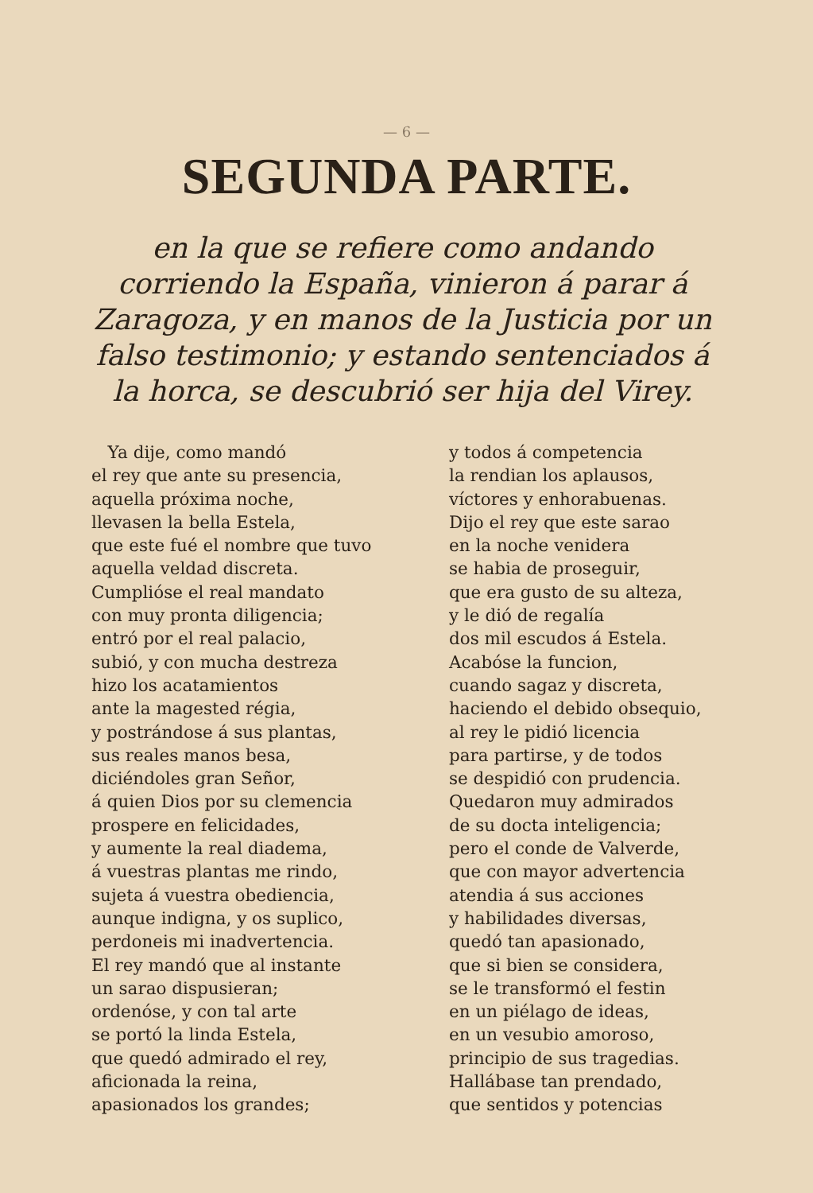— 6 —
SEGUNDA PARTE.
en la que se refiere como andando corriendo la España, vinieron á parar á Zaragoza, y en manos de la Justicia por un falso testimonio; y estando sentenciados á la horca, se descubrió ser hija del Virey.
Ya dije, como mandó
el rey que ante su presencia,
aquella próxima noche,
llevasen la bella Estela,
que este fué el nombre que tuvo
aquella veldad discreta.
Cumplióse el real mandato
con muy pronta diligencia;
entró por el real palacio,
subió, y con mucha destreza
hizo los acatamientos
ante la magested régia,
y postrándose á sus plantas,
sus reales manos besa,
diciéndoles gran Señor,
á quien Dios por su clemencia
prospere en felicidades,
y aumente la real diadema,
á vuestras plantas me rindo,
sujeta á vuestra obediencia,
aunque indigna, y os suplico,
perdoneis mi inadvertencia.
El rey mandó que al instante
un sarao dispusieran;
ordenóse, y con tal arte
se portó la linda Estela,
que quedó admirado el rey,
aficionada la reina,
apasionados los grandes;
y todos á competencia
la rendian los aplausos,
víctores y enhorabuenas.
Dijo el rey que este sarao
en la noche venidera
se habia de proseguir,
que era gusto de su alteza,
y le dió de regalía
dos mil escudos á Estela.
Acabóse la funcion,
cuando sagaz y discreta,
haciendo el debido obsequio,
al rey le pidió licencia
para partirse, y de todos
se despidió con prudencia.
Quedaron muy admirados
de su docta inteligencia;
pero el conde de Valverde,
que con mayor advertencia
atendia á sus acciones
y habilidades diversas,
quedó tan apasionado,
que si bien se considera,
se le transformó el festin
en un piélago de ideas,
en un vesubio amoroso,
principio de sus tragedias.
Hallábase tan prendado,
que sentidos y potencias